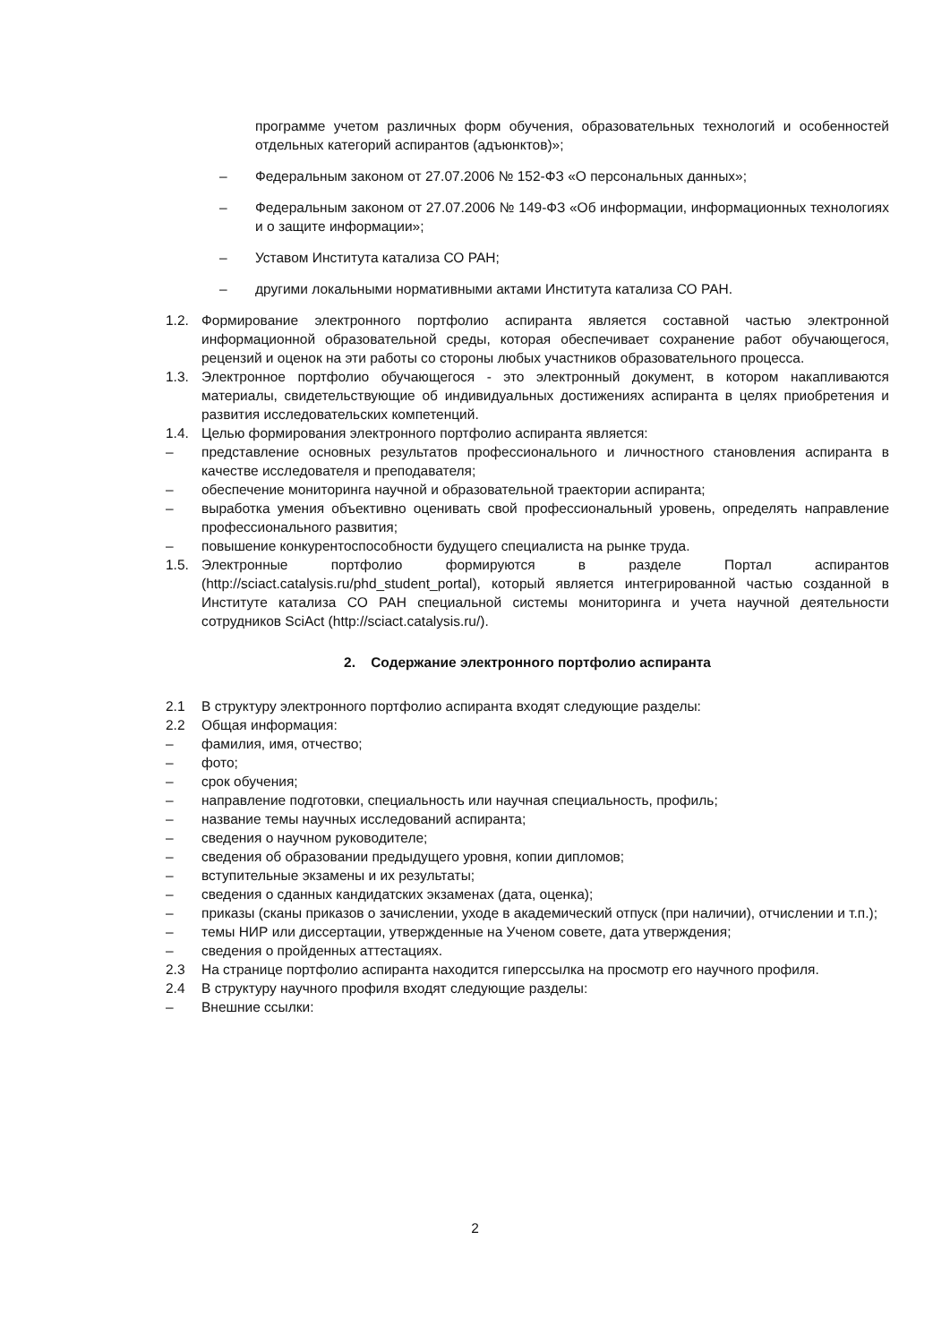программе учетом различных форм обучения, образовательных технологий и особенностей отдельных категорий аспирантов (адъюнктов)»;
– Федеральным законом от 27.07.2006 № 152-ФЗ «О персональных данных»;
– Федеральным законом от 27.07.2006 № 149-ФЗ «Об информации, информационных технологиях и о защите информации»;
– Уставом Института катализа СО РАН;
– другими локальными нормативными актами Института катализа СО РАН.
1.2. Формирование электронного портфолио аспиранта является составной частью электронной информационной образовательной среды, которая обеспечивает сохранение работ обучающегося, рецензий и оценок на эти работы со стороны любых участников образовательного процесса.
1.3. Электронное портфолио обучающегося - это электронный документ, в котором накапливаются материалы, свидетельствующие об индивидуальных достижениях аспиранта в целях приобретения и развития исследовательских компетенций.
1.4. Целью формирования электронного портфолио аспиранта является:
– представление основных результатов профессионального и личностного становления аспиранта в качестве исследователя и преподавателя;
– обеспечение мониторинга научной и образовательной траектории аспиранта;
– выработка умения объективно оценивать свой профессиональный уровень, определять направление профессионального развития;
– повышение конкурентоспособности будущего специалиста на рынке труда.
1.5. Электронные портфолио формируются в разделе Портал аспирантов (http://sciact.catalysis.ru/phd_student_portal), который является интегрированной частью созданной в Институте катализа СО РАН специальной системы мониторинга и учета научной деятельности сотрудников SciAct (http://sciact.catalysis.ru/).
2. Содержание электронного портфолио аспиранта
2.1 В структуру электронного портфолио аспиранта входят следующие разделы:
2.2 Общая информация:
– фамилия, имя, отчество;
– фото;
– срок обучения;
– направление подготовки, специальность или научная специальность, профиль;
– название темы научных исследований аспиранта;
– сведения о научном руководителе;
– сведения об образовании предыдущего уровня, копии дипломов;
– вступительные экзамены и их результаты;
– сведения о сданных кандидатских экзаменах (дата, оценка);
– приказы (сканы приказов о зачислении, уходе в академический отпуск (при наличии), отчислении и т.п.);
– темы НИР или диссертации, утвержденные на Ученом совете, дата утверждения;
– сведения о пройденных аттестациях.
2.3 На странице портфолио аспиранта находится гиперссылка на просмотр его научного профиля.
2.4 В структуру научного профиля входят следующие разделы:
– Внешние ссылки:
2